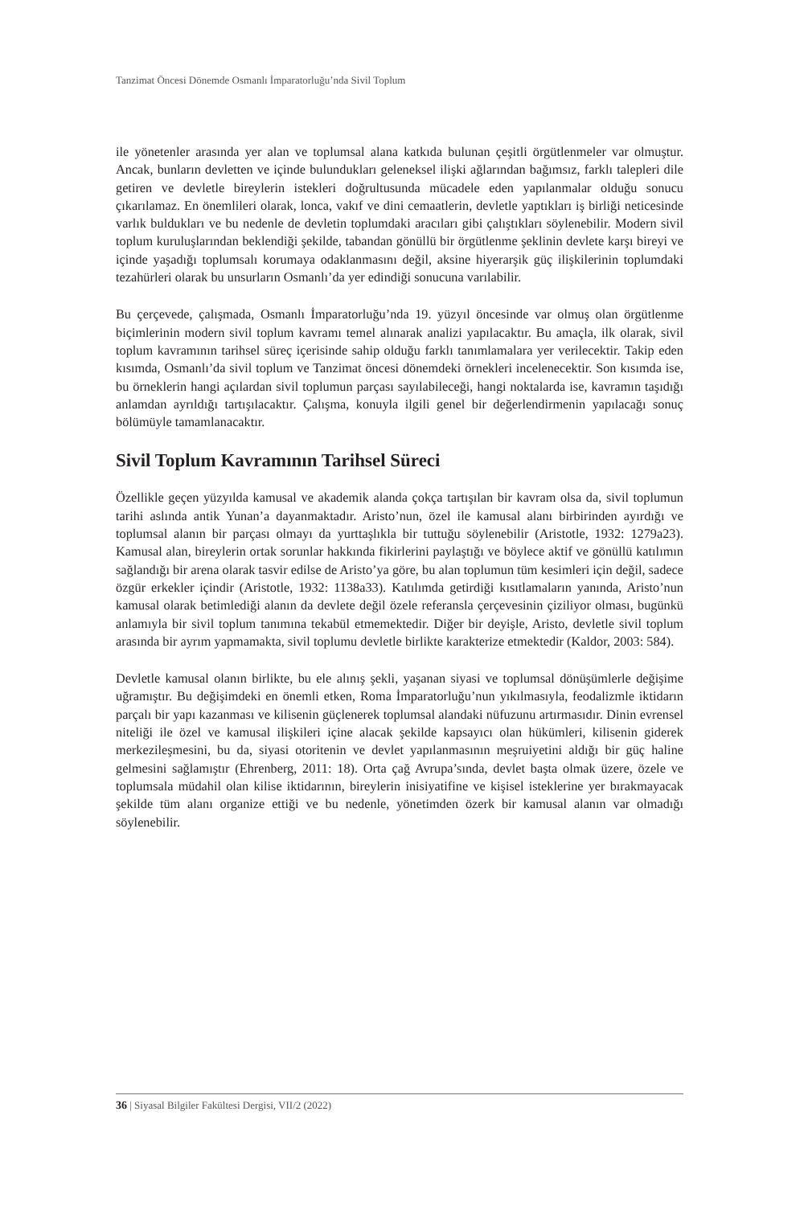Tanzimat Öncesi Dönemde Osmanlı İmparatorluğu’nda Sivil Toplum
ile yönetenler arasında yer alan ve toplumsal alana katkıda bulunan çeşitli örgütlenmeler var olmuştur. Ancak, bunların devletten ve içinde bulundukları geleneksel ilişki ağlarından bağımsız, farklı talepleri dile getiren ve devletle bireylerin istekleri doğrultusunda mücadele eden yapılanmalar olduğu sonucu çıkarılamaz. En önemlileri olarak, lonca, vakıf ve dini cemaatlerin, devletle yaptıkları iş birliği neticesinde varlık buldukları ve bu nedenle de devletin toplumdaki aracıları gibi çalıştıkları söylenebilir. Modern sivil toplum kuruluşlarından beklendiği şekilde, tabandan gönüllü bir örgütlenme şeklinin devlete karşı bireyi ve içinde yaşadığı toplumsalı korumaya odaklanmasını değil, aksine hiyerarşik güç ilişkilerinin toplumdaki tezahürleri olarak bu unsurların Osmanlı’da yer edindiği sonucuna varılabilir.
Bu çerçevede, çalışmada, Osmanlı İmparatorluğu’nda 19. yüzyıl öncesinde var olmuş olan örgütlenme biçimlerinin modern sivil toplum kavramı temel alınarak analizi yapılacaktır. Bu amaçla, ilk olarak, sivil toplum kavramının tarihsel süreç içerisinde sahip olduğu farklı tanımlamalara yer verilecektir. Takip eden kısımda, Osmanlı’da sivil toplum ve Tanzimat öncesi dönemdeki örnekleri incelenecektir. Son kısımda ise, bu örneklerin hangi açılardan sivil toplumun parçası sayılabileceği, hangi noktalarda ise, kavramın taşıdığı anlamdan ayrıldığı tartışılacaktır. Çalışma, konuyla ilgili genel bir değerlendirmenin yapılacağı sonuç bölümüyle tamamlanacaktır.
Sivil Toplum Kavramının Tarihsel Süreci
Özellikle geçen yüzyılda kamusal ve akademik alanda çokça tartışılan bir kavram olsa da, sivil toplumun tarihi aslında antik Yunan’a dayanmaktadır. Aristo’nun, özel ile kamusal alanı birbirinden ayırdığı ve toplumsal alanın bir parçası olmayı da yurttaşlıkla bir tuttuğu söylenebilir (Aristotle, 1932: 1279a23). Kamusal alan, bireylerin ortak sorunlar hakkında fikirlerini paylaştığı ve böylece aktif ve gönüllü katılımın sağlandığı bir arena olarak tasvir edilse de Aristo’ya göre, bu alan toplumun tüm kesimleri için değil, sadece özgür erkekler içindir (Aristotle, 1932: 1138a33). Katılımda getirdiği kısıtlamaların yanında, Aristo’nun kamusal olarak betimlediği alanın da devlete değil özele referansla çerçevesinin çiziliyor olması, bugünkü anlamıyla bir sivil toplum tanımına tekabül etmemektedir. Diğer bir deyişle, Aristo, devletle sivil toplum arasında bir ayrım yapmamakta, sivil toplumu devletle birlikte karakterize etmektedir (Kaldor, 2003: 584).
Devletle kamusal olanın birlikte, bu ele alınış şekli, yaşanan siyasi ve toplumsal dönüşümlerle değişime uğramıştır. Bu değişimdeki en önemli etken, Roma İmparatorluğu’nun yıkılmasıyla, feodalizmle iktidarın parçalı bir yapı kazanması ve kilisenin güçlenerek toplumsal alandaki nüfuzunu artırmasıdır. Dinin evrensel niteliği ile özel ve kamusal ilişkileri içine alacak şekilde kapsayıcı olan hükümleri, kilisenin giderek merkezileşmesini, bu da, siyasi otoritenin ve devlet yapılanmasının meşruiyetini aldığı bir güç haline gelmesini sağlamıştır (Ehrenberg, 2011: 18). Orta çağ Avrupa’sında, devlet başta olmak üzere, özele ve toplumsala müdahil olan kilise iktidarının, bireylerin inisiyatifine ve kişisel isteklerine yer bırakmayacak şekilde tüm alanı organize ettiği ve bu nedenle, yönetimden özerk bir kamusal alanın var olmadığı söylenebilir.
36 | Siyasal Bilgiler Fakültesi Dergisi, VII/2 (2022)